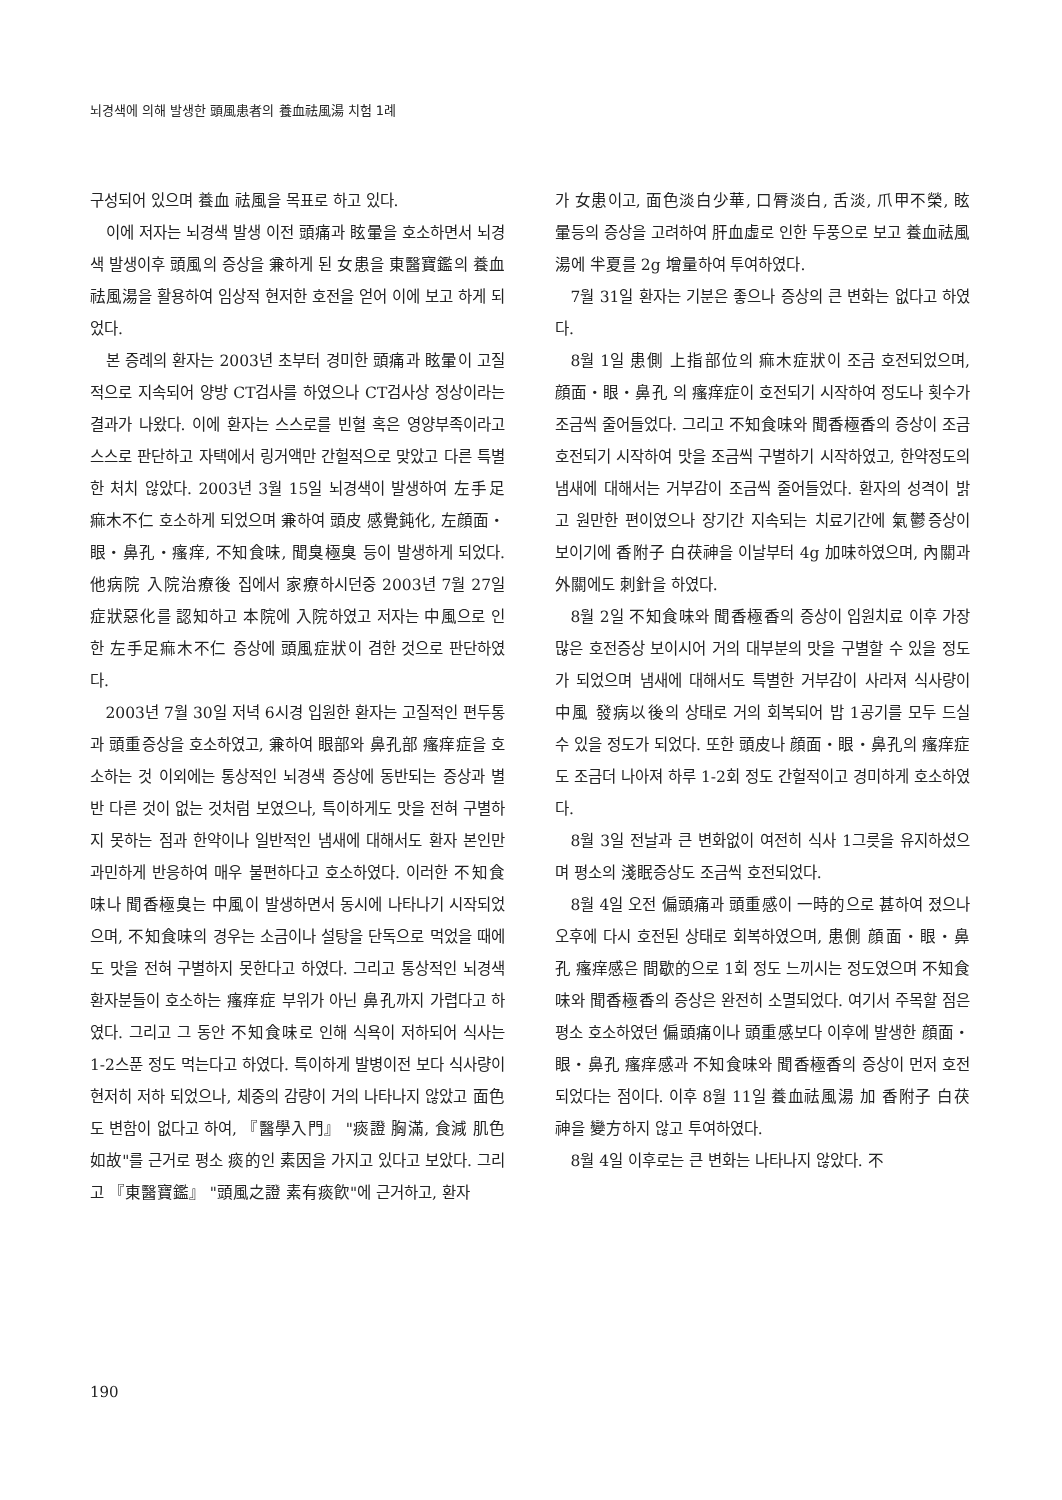뇌경색에 의해 발생한 頭風患者의 養血祛風湯 치험 1례
구성되어 있으며 養血 祛風을 목표로 하고 있다.
이에 저자는 뇌경색 발생 이전 頭痛과 眩暈을 호소하면서 뇌경색 발생이후 頭風의 증상을 兼하게 된 女患을 東醫寶鑑의 養血祛風湯을 활용하여 임상적 현저한 호전을 얻어 이에 보고 하게 되었다.
본 증례의 환자는 2003년 초부터 경미한 頭痛과 眩暈이 고질적으로 지속되어 양방 CT검사를 하였으나 CT검사상 정상이라는 결과가 나왔다. 이에 환자는 스스로를 빈혈 혹은 영양부족이라고 스스로 판단하고 자택에서 링거액만 간헐적으로 맞았고 다른 특별한 처치 않았다. 2003년 3월 15일 뇌경색이 발생하여 左手足痲木不仁 호소하게 되었으며 兼하여 頭皮 感覺鈍化, 左顔面・眼・鼻孔・瘙痒, 不知食味, 聞臭極臭 등이 발생하게 되었다. 他病院 入院治療後 집에서 家療하시던중 2003년 7월 27일 症狀惡化를 認知하고 本院에 入院하였고 저자는 中風으로 인한 左手足痲木不仁 증상에 頭風症狀이 겸한 것으로 판단하였다.
2003년 7월 30일 저녁 6시경 입원한 환자는 고질적인 편두통과 頭重증상을 호소하였고, 兼하여 眼部와 鼻孔部 瘙痒症을 호소하는 것 이외에는 통상적인 뇌경색 증상에 동반되는 증상과 별반 다른 것이 없는 것처럼 보였으나, 특이하게도 맛을 전혀 구별하지 못하는 점과 한약이나 일반적인 냄새에 대해서도 환자 본인만 과민하게 반응하여 매우 불편하다고 호소하였다. 이러한 不知食味나 聞香極臭는 中風이 발생하면서 동시에 나타나기 시작되었으며, 不知食味의 경우는 소금이나 설탕을 단독으로 먹었을 때에도 맛을 전혀 구별하지 못한다고 하였다. 그리고 통상적인 뇌경색 환자분들이 호소하는 瘙痒症 부위가 아닌 鼻孔까지 가렵다고 하였다. 그리고 그 동안 不知食味로 인해 식욕이 저하되어 식사는 1-2스푼 정도 먹는다고 하였다. 특이하게 발병이전 보다 식사량이 현저히 저하 되었으나, 체중의 감량이 거의 나타나지 않았고 面色도 변함이 없다고 하여, 『醫學入門』 "痰證 胸滿, 食減 肌色如故"를 근거로 평소 痰的인 素因을 가지고 있다고 보았다. 그리고 『東醫寶鑑』 "頭風之證 素有痰飮"에 근거하고, 환자
가 女患이고, 面色淡白少華, 口脣淡白, 舌淡, 爪甲不榮, 眩暈등의 증상을 고려하여 肝血虛로 인한 두풍으로 보고 養血祛風湯에 半夏를 2g 增量하여 투여하였다.
7월 31일 환자는 기분은 좋으나 증상의 큰 변화는 없다고 하였다.
8월 1일 患側 上指部位의 痲木症狀이 조금 호전되었으며, 顔面・眼・鼻孔 의 瘙痒症이 호전되기 시작하여 정도나 횟수가 조금씩 줄어들었다. 그리고 不知食味와 聞香極香의 증상이 조금 호전되기 시작하여 맛을 조금씩 구별하기 시작하였고, 한약정도의 냄새에 대해서는 거부감이 조금씩 줄어들었다. 환자의 성격이 밝고 원만한 편이였으나 장기간 지속되는 치료기간에 氣鬱증상이 보이기에 香附子 白茯神을 이날부터 4g 加味하였으며, 內關과 外關에도 刺針을 하였다.
8월 2일 不知食味와 聞香極香의 증상이 입원치료 이후 가장 많은 호전증상 보이시어 거의 대부분의 맛을 구별할 수 있을 정도가 되었으며 냄새에 대해서도 특별한 거부감이 사라져 식사량이 中風 發病以後의 상태로 거의 회복되어 밥 1공기를 모두 드실 수 있을 정도가 되었다. 또한 頭皮나 顔面・眼・鼻孔의 瘙痒症도 조금더 나아져 하루 1-2회 정도 간헐적이고 경미하게 호소하였다.
8월 3일 전날과 큰 변화없이 여전히 식사 1그릇을 유지하셨으며 평소의 淺眠증상도 조금씩 호전되었다.
8월 4일 오전 偏頭痛과 頭重感이 一時的으로 甚하여 졌으나 오후에 다시 호전된 상태로 회복하였으며, 患側 顔面・眼・鼻孔 瘙痒感은 間歇的으로 1회 정도 느끼시는 정도였으며 不知食味와 聞香極香의 증상은 완전히 소멸되었다. 여기서 주목할 점은 평소 호소하였던 偏頭痛이나 頭重感보다 이후에 발생한 顔面・眼・鼻孔 瘙痒感과 不知食味와 聞香極香의 증상이 먼저 호전되었다는 점이다. 이후 8월 11일 養血祛風湯 加 香附子 白茯神을 變方하지 않고 투여하였다.
8월 4일 이후로는 큰 변화는 나타나지 않았다. 不
190